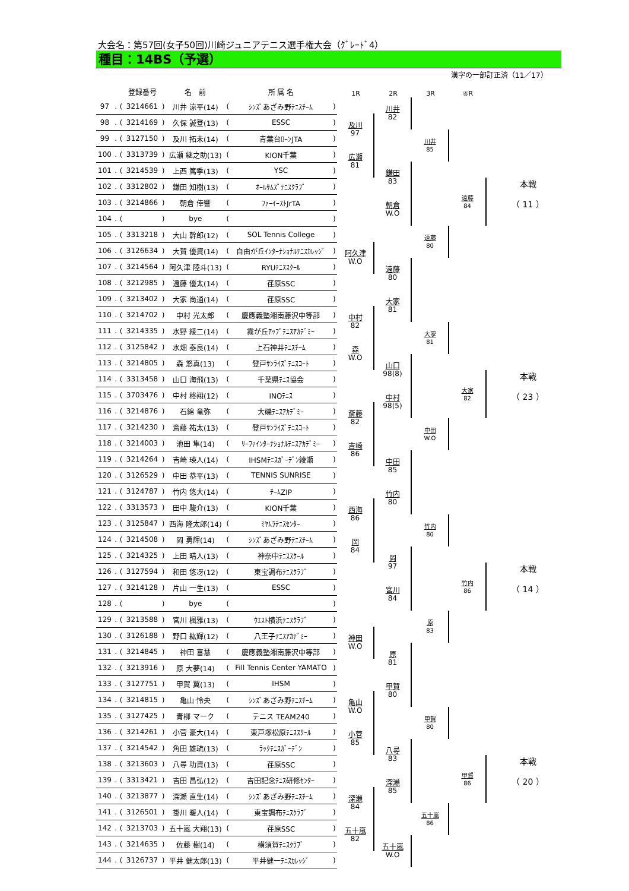大会名：第57回(女子50回)川崎ジュニアテニス選手権大会（ｸﾞﾚｰﾄﾞ4）
種目：14BS（予選）
漢字の一部訂正済（11／17）
| | | | 登録番号 | | 名 前 | | 所 属 名 | |
| --- | --- | --- | --- | --- | --- | --- | --- | --- |
| 97 | . | ( | 3214661 | ) | 川井 涼平(14) | ( | ｼﾝｽﾞあざみ野ﾃﾆｽﾁｰﾑ | ) |
| 98 | . | ( | 3214169 | ) | 久保 誠登(13) | ( | ESSC | ) |
| 99 | . | ( | 3127150 | ) | 及川 拓未(14) | ( | 青葉台ﾛｰﾝJTA | ) |
| 100 | . | ( | 3313739 | ) | 広瀬 継之助(13) | ( | KION千葉 | ) |
| 101 | . | ( | 3214539 | ) | 上西 篤季(13) | ( | YSC | ) |
| 102 | . | ( | 3312802 | ) | 鎌田 知樹(13) | ( | ｵｰﾙｻﾑｽﾞﾃﾆｽｸﾗﾌﾞ | ) |
| 103 | . | ( | 3214866 | ) | 朝倉 倖響 | ( | ﾌｧｰｲｰｽﾄJrTA | ) |
| 104 | . | ( | | ) | bye | ( | | ) |
| 105 | . | ( | 3313218 | ) | 大山 幹郎(12) | ( | SOL Tennis College | ) |
| 106 | . | ( | 3126634 | ) | 大賀 優資(14) | ( | 自由が丘ｲﾝﾀｰﾅｼｮﾅﾙﾃﾆｽｶﾚｯｼﾞ | ) |
| 107 | . | ( | 3214564 | ) | 阿久津 陸斗(13) | ( | RYUﾃﾆｽｽｸｰﾙ | ) |
| 108 | . | ( | 3212985 | ) | 遠藤 優太(14) | ( | 荏原SSC | ) |
| 109 | . | ( | 3213402 | ) | 大家 尚通(14) | ( | 荏原SSC | ) |
| 110 | . | ( | 3214702 | ) | 中村 光太郎 | ( | 慶應義塾湘南藤沢中等部 | ) |
| 111 | . | ( | 3214335 | ) | 水野 綾二(14) | ( | 霧が丘ｱｯﾌﾟﾃﾆｽｱｶﾃﾞﾐｰ | ) |
| 112 | . | ( | 3125842 | ) | 水畑 泰良(14) | ( | 上石神井ﾃﾆｽﾁｰﾑ | ) |
| 113 | . | ( | 3214805 | ) | 森 悠真(13) | ( | 登戸ｻﾝﾗｲｽﾞﾃﾆｽｺｰﾄ | ) |
| 114 | . | ( | 3313458 | ) | 山口 海飛(13) | ( | 千葉県ﾃﾆｽ協会 | ) |
| 115 | . | ( | 3703476 | ) | 中村 柊翔(12) | ( | INOﾃﾆｽ | ) |
| 116 | . | ( | 3214876 | ) | 石綿 竜弥 | ( | 大磯ﾃﾆｽｱｶﾃﾞﾐｰ | ) |
| 117 | . | ( | 3214230 | ) | 斎藤 祐太(13) | ( | 登戸ｻﾝﾗｲｽﾞﾃﾆｽｺｰﾄ | ) |
| 118 | . | ( | 3214003 | ) | 池田 隼(14) | ( | ﾘｰﾌｧｲﾝﾀｰﾅｼｮﾅﾙﾃﾆｽｱｶﾃﾞﾐｰ | ) |
| 119 | . | ( | 3214264 | ) | 吉崎 瑛人(14) | ( | IHSMﾃﾆｽｶﾞｰﾃﾞﾝ綾瀬 | ) |
| 120 | . | ( | 3126529 | ) | 中田 恭平(13) | ( | TENNIS SUNRISE | ) |
| 121 | . | ( | 3124787 | ) | 竹内 悠大(14) | ( | ﾁｰﾑZIP | ) |
| 122 | . | ( | 3313573 | ) | 田中 駿介(13) | ( | KION千葉 | ) |
| 123 | . | ( | 3125847 | ) | 西海 隆太郎(14) | ( | ﾐﾔﾑﾗﾃﾆｽｾﾝﾀｰ | ) |
| 124 | . | ( | 3214508 | ) | 岡 勇輝(14) | ( | ｼﾝｽﾞあざみ野ﾃﾆｽﾁｰﾑ | ) |
| 125 | . | ( | 3214325 | ) | 上田 晴人(13) | ( | 神奈中ﾃﾆｽｽｸｰﾙ | ) |
| 126 | . | ( | 3127594 | ) | 和田 悠冴(12) | ( | 東宝調布ﾃﾆｽｸﾗﾌﾞ | ) |
| 127 | . | ( | 3214128 | ) | 片山 一生(13) | ( | ESSC | ) |
| 128 | . | ( | | ) | bye | ( | | ) |
| 129 | . | ( | 3213588 | ) | 宮川 楓雅(13) | ( | ｳｴｽﾄ横浜ﾃﾆｽｸﾗﾌﾞ | ) |
| 130 | . | ( | 3126188 | ) | 野口 紘輝(12) | ( | 八王子ﾃﾆｽｱｶﾃﾞﾐｰ | ) |
| 131 | . | ( | 3214845 | ) | 神田 喜慧 | ( | 慶應義塾湘南藤沢中等部 | ) |
| 132 | . | ( | 3213916 | ) | 原 大夢(14) | ( | Fill Tennis Center YAMATO | ) |
| 133 | . | ( | 3127751 | ) | 甲賀 翼(13) | ( | IHSM | ) |
| 134 | . | ( | 3214815 | ) | 亀山 怜央 | ( | ｼﾝｽﾞあざみ野ﾃﾆｽﾁｰﾑ | ) |
| 135 | . | ( | 3127425 | ) | 青柳 マーク | ( | テニス TEAM240 | ) |
| 136 | . | ( | 3214261 | ) | 小菅 豪大(14) | ( | 東戸塚松原ﾃﾆｽｽｸｰﾙ | ) |
| 137 | . | ( | 3214542 | ) | 角田 雄琉(13) | ( | ﾗｯｸﾃﾆｽｶﾞｰﾃﾞﾝ | ) |
| 138 | . | ( | 3213603 | ) | 八尋 功資(13) | ( | 荏原SSC | ) |
| 139 | . | ( | 3313421 | ) | 吉田 昌弘(12) | ( | 吉田記念ﾃﾆｽ研修ｾﾝﾀｰ | ) |
| 140 | . | ( | 3213877 | ) | 深瀬 直生(14) | ( | ｼﾝｽﾞあざみ野ﾃﾆｽﾁｰﾑ | ) |
| 141 | . | ( | 3126501 | ) | 掛川 暖人(14) | ( | 東宝調布ﾃﾆｽｸﾗﾌﾞ | ) |
| 142 | . | ( | 3213703 | ) | 五十嵐 大翔(13) | ( | 荏原SSC | ) |
| 143 | . | ( | 3214635 | ) | 佐藤 樹(14) | ( | 横須賀ﾃﾆｽｸﾗﾌﾞ | ) |
| 144 | . | ( | 3126737 | ) | 平井 健太郎(13) | ( | 平井健一ﾃﾆｽｶﾚｯｼﾞ | ) |
1R
2R
3R
④R
及川
97
川井
82
川井
85
広瀬
81
鎌田
83
遠藤
84
本戦
（ 11 ）
朝倉
W.O
遠藤
80
阿久津
W.O
遠藤
80
大家
81
中村
82
大家
81
森
W.O
山口
98(8)
大家
82
本戦
（ 23 ）
中村
98(5)
斎藤
82
中田
W.O
吉崎
86
中田
85
竹内
80
西海
86
竹内
80
岡
84
岡
97
竹内
86
本戦
（ 14 ）
宮川
84
原
83
神田
W.O
原
81
甲賀
80
亀山
W.O
甲賀
80
小菅
85
八尋
83
甲賀
86
本戦
（ 20 ）
深瀬
85
深瀬
84
五十嵐
86
五十嵐
82
五十嵐
W.O